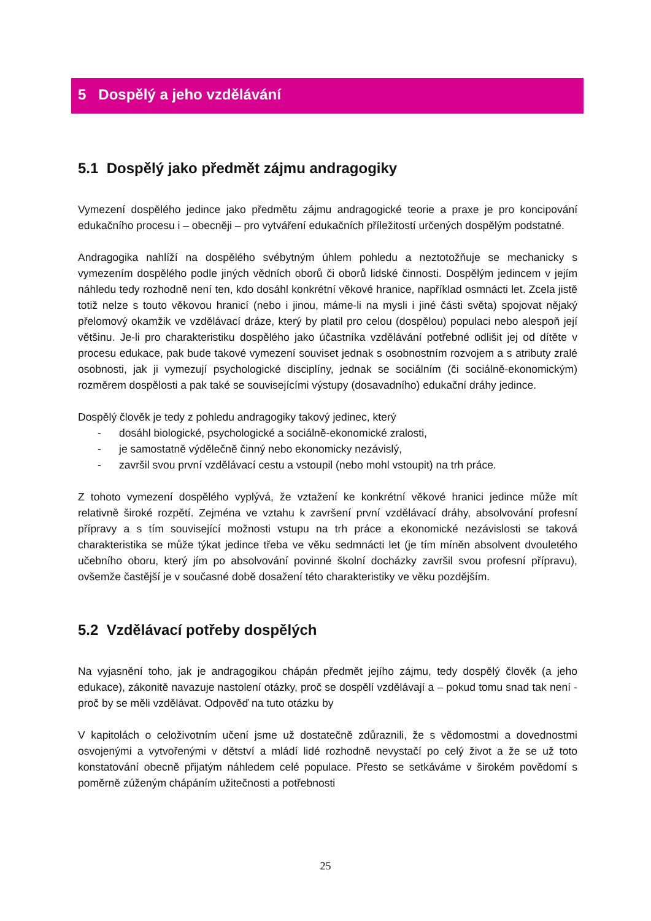5 Dospělý a jeho vzdělávání
5.1 Dospělý jako předmět zájmu andragogiky
Vymezení dospělého jedince jako předmětu zájmu andragogické teorie a praxe je pro koncipování edukačního procesu i – obecněji – pro vytváření edukačních příležitostí určených dospělým podstatné.
Andragogika nahlíží na dospělého svébytným úhlem pohledu a neztotožňuje se mechanicky s vymezením dospělého podle jiných vědních oborů či oborů lidské činnosti. Dospělým jedincem v jejím náhledu tedy rozhodně není ten, kdo dosáhl konkrétní věkové hranice, například osmnácti let. Zcela jistě totiž nelze s touto věkovou hranicí (nebo i jinou, máme-li na mysli i jiné části světa) spojovat nějaký přelomový okamžik ve vzdělávací dráze, který by platil pro celou (dospělou) populaci nebo alespoň její většinu. Je-li pro charakteristiku dospělého jako účastníka vzdělávání potřebné odlišit jej od dítěte v procesu edukace, pak bude takové vymezení souviset jednak s osobnostním rozvojem a s atributy zralé osobnosti, jak ji vymezují psychologické disciplíny, jednak se sociálním (či sociálně-ekonomickým) rozměrem dospělosti a pak také se souvisejícími výstupy (dosavadního) edukační dráhy jedince.
Dospělý člověk je tedy z pohledu andragogiky takový jedinec, který
- dosáhl biologické, psychologické a sociálně-ekonomické zralosti,
- je samostatně výdělečně činný nebo ekonomicky nezávislý,
- završil svou první vzdělávací cestu a vstoupil (nebo mohl vstoupit) na trh práce.
Z tohoto vymezení dospělého vyplývá, že vztažení ke konkrétní věkové hranici jedince může mít relativně široké rozpětí. Zejména ve vztahu k završení první vzdělávací dráhy, absolvování profesní přípravy a s tím související možnosti vstupu na trh práce a ekonomické nezávislosti se taková charakteristika se může týkat jedince třeba ve věku sedmnácti let (je tím míněn absolvent dvouletého učebního oboru, který jím po absolvování povinné školní docházky završil svou profesní přípravu), ovšemže častější je v současné době dosažení této charakteristiky ve věku pozdějším.
5.2 Vzdělávací potřeby dospělých
Na vyjasnění toho, jak je andragogikou chápán předmět jejího zájmu, tedy dospělý člověk (a jeho edukace), zákonitě navazuje nastolení otázky, proč se dospělí vzdělávají a – pokud tomu snad tak není - proč by se měli vzdělávat. Odpověď na tuto otázku by
V kapitolách o celoživotním učení jsme už dostatečně zdůraznili, že s vědomostmi a dovednostmi osvojenými a vytvořenými v dětství a mládí lidé rozhodně nevystačí po celý život a že se už toto konstatování obecně přijatým náhledem celé populace. Přesto se setkáváme v širokém povědomí s poměrně zúženým chápáním užitečnosti a potřebnosti
25